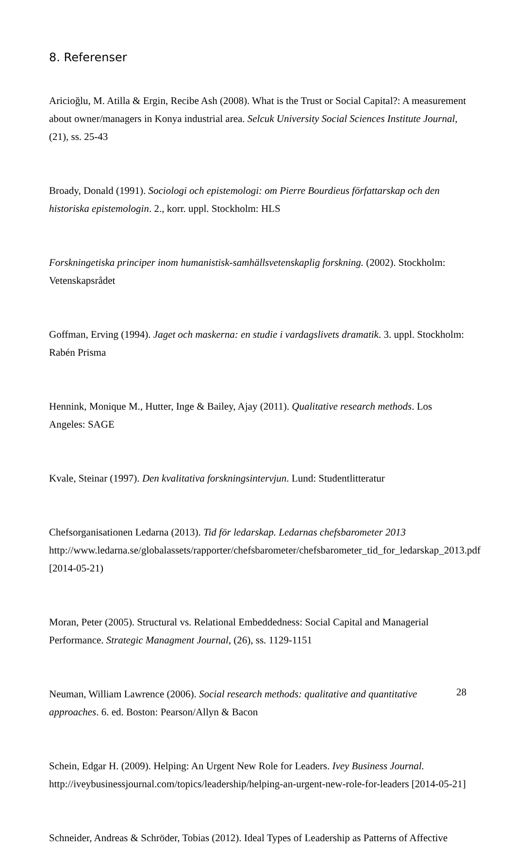8. Referenser
Aricioğlu, M. Atilla & Ergin, Recibe Ash (2008). What is the Trust or Social Capital?: A measurement about owner/managers in Konya industrial area. Selcuk University Social Sciences Institute Journal, (21), ss. 25-43
Broady, Donald (1991). Sociologi och epistemologi: om Pierre Bourdieus författarskap och den historiska epistemologin. 2., korr. uppl. Stockholm: HLS
Forskningetiska principer inom humanistisk-samhällsvetenskaplig forskning. (2002). Stockholm: Vetenskapsrådet
Goffman, Erving (1994). Jaget och maskerna: en studie i vardagslivets dramatik. 3. uppl. Stockholm: Rabén Prisma
Hennink, Monique M., Hutter, Inge & Bailey, Ajay (2011). Qualitative research methods. Los Angeles: SAGE
Kvale, Steinar (1997). Den kvalitativa forskningsintervjun. Lund: Studentlitteratur
Chefsorganisationen Ledarna (2013). Tid för ledarskap. Ledarnas chefsbarometer 2013 http://www.ledarna.se/globalassets/rapporter/chefsbarometer/chefsbarometer_tid_for_ledarskap_2013.pdf [2014-05-21)
Moran, Peter (2005). Structural vs. Relational Embeddedness: Social Capital and Managerial Performance. Strategic Managment Journal, (26), ss. 1129-1151
Neuman, William Lawrence (2006). Social research methods: qualitative and quantitative approaches. 6. ed. Boston: Pearson/Allyn & Bacon
Schein, Edgar H. (2009). Helping: An Urgent New Role for Leaders. Ivey Business Journal. http://iveybusinessjournal.com/topics/leadership/helping-an-urgent-new-role-for-leaders [2014-05-21]
Schneider, Andreas & Schröder, Tobias (2012). Ideal Types of Leadership as Patterns of Affective
28